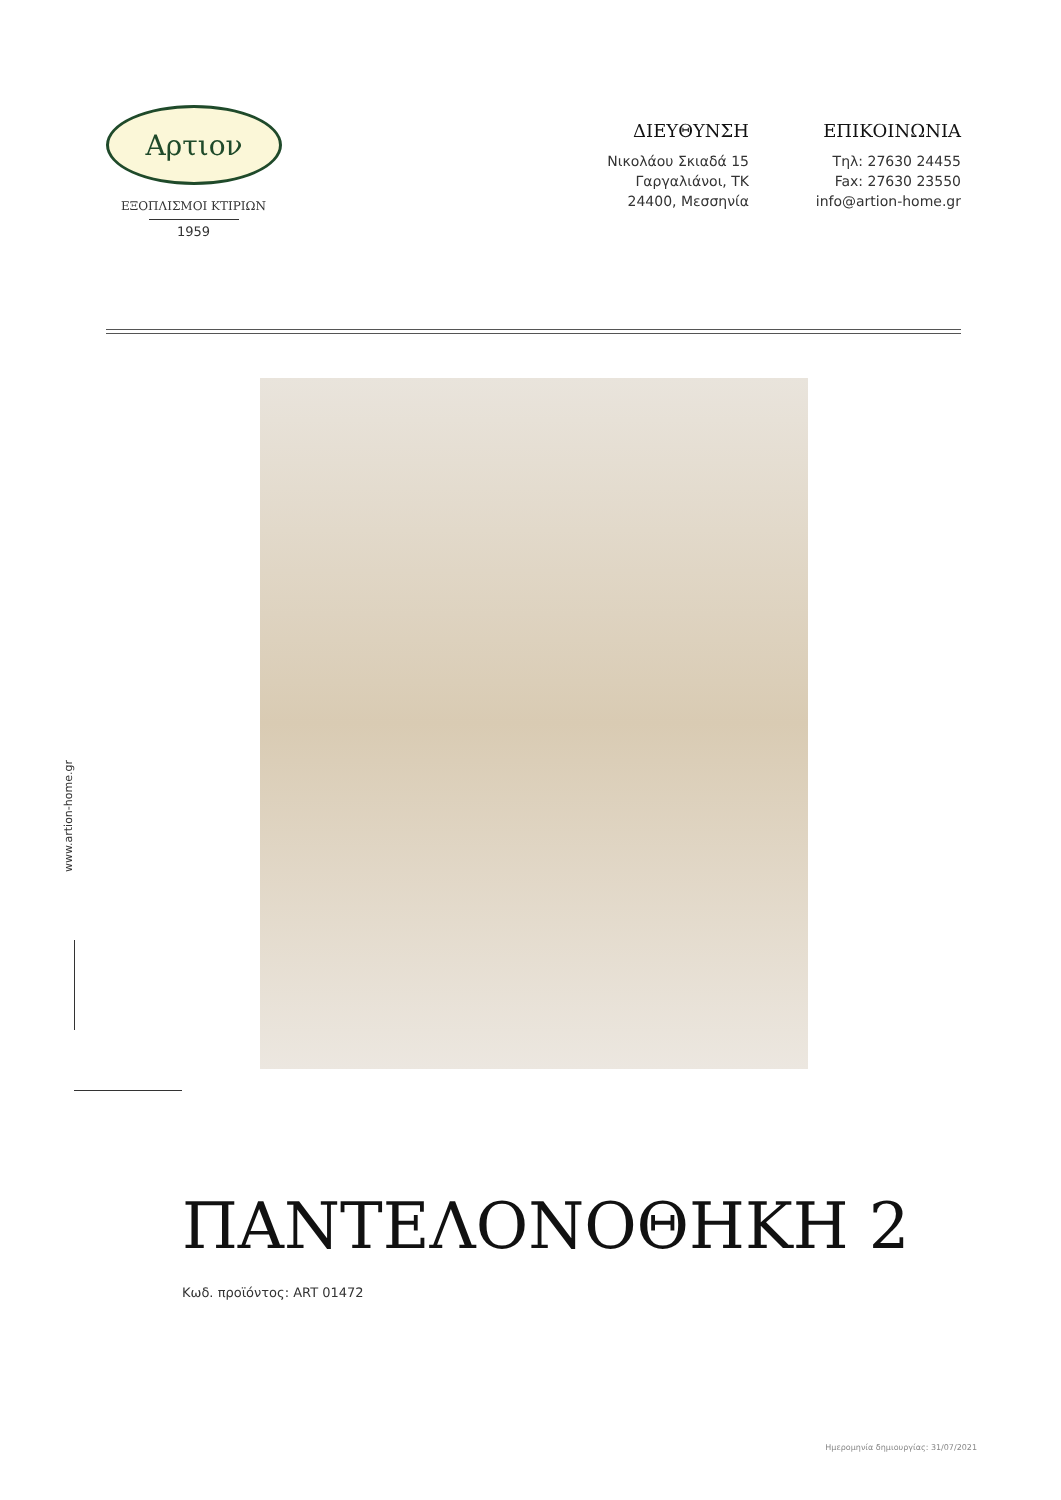Αρτιον
ΕΞΟΠΛΙΣΜΟΙ ΚΤΙΡΙΩΝ
1959
ΔΙΕΥΘΥΝΣΗ
Νικολάου Σκιαδά 15
Γαργαλιάνοι, ΤΚ
24400, Μεσσηνία
ΕΠΙΚΟΙΝΩΝΙΑ
Τηλ: 27630 24455
Fax: 27630 23550
info@artion-home.gr
www.artion-home.gr
ΠΑΝΤΕΛΟΝΟΘΗΚΗ 2
Κωδ. προϊόντος: ART 01472
Ημερομηνία δημιουργίας: 31/07/2021